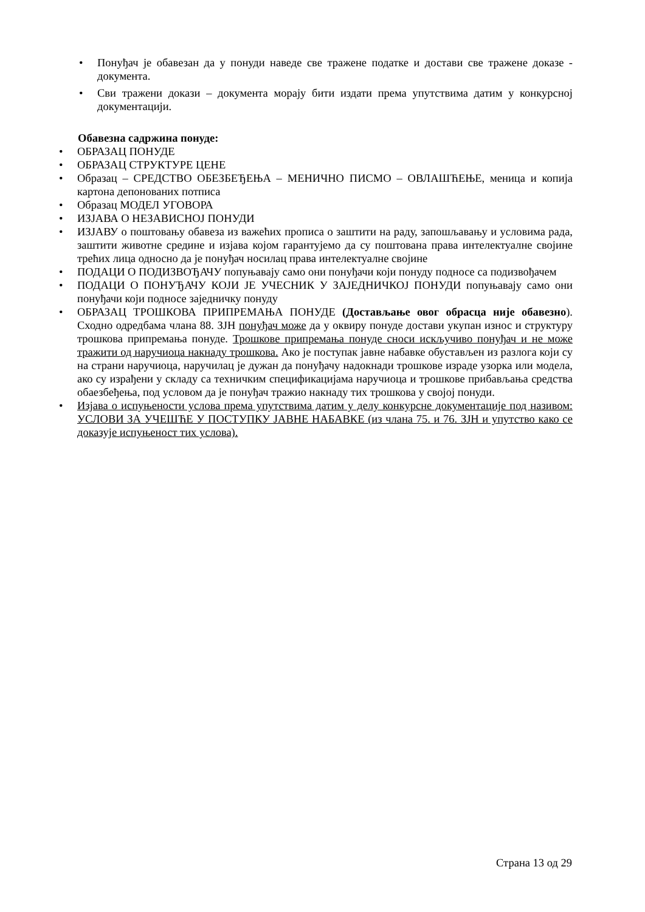• Понуђач је обавезан да у понуди наведе све тражене податке и достави све тражене доказе - документа.
• Сви тражени докази – документа морају бити издати према упутствима датим у конкурсној документацији.
Обавезна садржина понуде:
• ОБРАЗАЦ ПОНУДЕ
• ОБРАЗАЦ СТРУКТУРЕ ЦЕНЕ
• Образац – СРЕДСТВО ОБЕЗБЕЂЕЊА – МЕНИЧНО ПИСМО – ОВЛАШЋЕЊЕ, меница и копија картона депонованих потписа
• Образац МОДЕЛ УГОВОРА
• ИЗЈАВА О НЕЗАВИСНОЈ ПОНУДИ
• ИЗЈАВУ о поштовању обавеза из важећих прописа о заштити на раду, запошљавању и условима рада, заштити животне средине и изјава којом гарантујемо да су поштована права интелектуалне својине трећих лица односно да је понуђач носилац права интелектуалне својине
• ПОДАЦИ О ПОДИЗВОЂАЧУ попуњавају само они понуђачи који понуду подносе са подизвођачем
• ПОДАЦИ О ПОНУЂАЧУ КОЈИ ЈЕ УЧЕСНИК У ЗАЈЕДНИЧКОЈ ПОНУДИ попуњавају само они понуђачи који подносе заједничку понуду
• ОБРАЗАЦ ТРОШКОВА ПРИПРЕМАЊА ПОНУДЕ (Достављање овог обрасца није обавезно). Сходно одредбама члана 88. ЗЈН понуђач може да у оквиру понуде достави укупан износ и структуру трошкова припремања понуде. Трошкове припремања понуде сноси искључиво понуђач и не може тражити од наручиоца накнаду трошкова. Ако је поступак јавне набавке обустављен из разлога који су на страни наручиоца, наручилац је дужан да понуђачу надокнади трошкове израде узорка или модела, ако су израђени у складу са техничким спецификацијама наручиоца и трошкове прибављања средства обаезбеђења, под условом да је понуђач тражио накнаду тих трошкова у својој понуди.
• Изјава о испуњености услова према упутствима датим у делу конкурсне документације под називом: УСЛОВИ ЗА УЧЕШЋЕ У ПОСТУПКУ ЈАВНЕ НАБАВКЕ (из члана 75. и 76. ЗЈН и упутство како се доказује испуњеност тих услова).
Страна 13 од 29